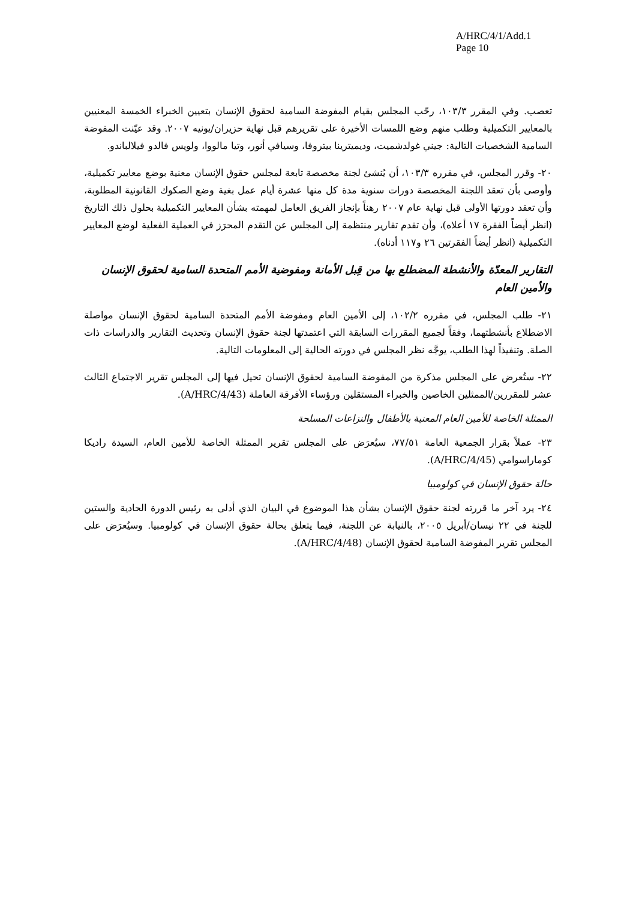A/HRC/4/1/Add.1
Page 10
تعصب. وفي المقرر ١٠٣/٣، رحّب المجلس بقيام المفوضة السامية لحقوق الإنسان بتعيين الخبراء الخمسة المعنيين بالمعايير التكميلية وطلب منهم وضع اللمسات الأخيرة على تقريرهم قبل نهاية حزيران/يونيه ٢٠٠٧. وقد عيّنت المفوضة السامية الشخصيات التالية: جيني غولدشميت، وديميترينا بيتروفا، وسيافي أنور، وتيا مالووا، ولويس فالدو فيلالباندو.
٢٠- وقرر المجلس، في مقرره ١٠٣/٣، أن يُنشئ لجنة مخصصة تابعة لمجلس حقوق الإنسان معنية بوضع معايير تكميلية، وأوصى بأن تعقد اللجنة المخصصة دورات سنوية مدة كل منها عشرة أيام عمل بغية وضع الصكوك القانونية المطلوبة، وأن تعقد دورتها الأولى قبل نهاية عام ٢٠٠٧ رهناً بإنجاز الفريق العامل لمهمته بشأن المعايير التكميلية بحلول ذلك التاريخ (انظر أيضاً الفقرة ١٧ أعلاه)، وأن تقدم تقارير منتظمة إلى المجلس عن التقدم المحرَز في العملية الفعلية لوضع المعايير التكميلية (انظر أيضاً الفقرتين ٢٦ و١١٧ أدناه).
التقارير المعدّة والأنشطة المضطلع بها من قِبل الأمانة ومفوضية الأمم المتحدة السامية لحقوق الإنسان والأمين العام
٢١- طلب المجلس، في مقرره ١٠٢/٢، إلى الأمين العام ومفوضة الأمم المتحدة السامية لحقوق الإنسان مواصلة الاضطلاع بأنشطتهما، وفقاً لجميع المقررات السابقة التي اعتمدتها لجنة حقوق الإنسان وتحديث التقارير والدراسات ذات الصلة. وتنفيذاً لهذا الطلب، يوجَّه نظر المجلس في دورته الحالية إلى المعلومات التالية.
٢٢- ستُعرض على المجلس مذكرة من المفوضة السامية لحقوق الإنسان تحيل فيها إلى المجلس تقرير الاجتماع الثالث عشر للمقررين/الممثلين الخاصين والخبراء المستقلين ورؤساء الأفرقة العاملة (A/HRC/4/43).
الممثلة الخاصة للأمين العام المعنية بالأطفال والنزاعات المسلحة
٢٣- عملاً بقرار الجمعية العامة ٧٧/٥١، سيُعرَض على المجلس تقرير الممثلة الخاصة للأمين العام، السيدة راديكا كوماراسوامي (A/HRC/4/45).
حالة حقوق الإنسان في كولومبيا
٢٤- يرد آخر ما قررته لجنة حقوق الإنسان بشأن هذا الموضوع في البيان الذي أدلى به رئيس الدورة الحادية والستين للجنة في ٢٢ نيسان/أبريل ٢٠٠٥، بالنيابة عن اللجنة، فيما يتعلق بحالة حقوق الإنسان في كولومبيا. وسيُعرَض على المجلس تقرير المفوضة السامية لحقوق الإنسان (A/HRC/4/48).